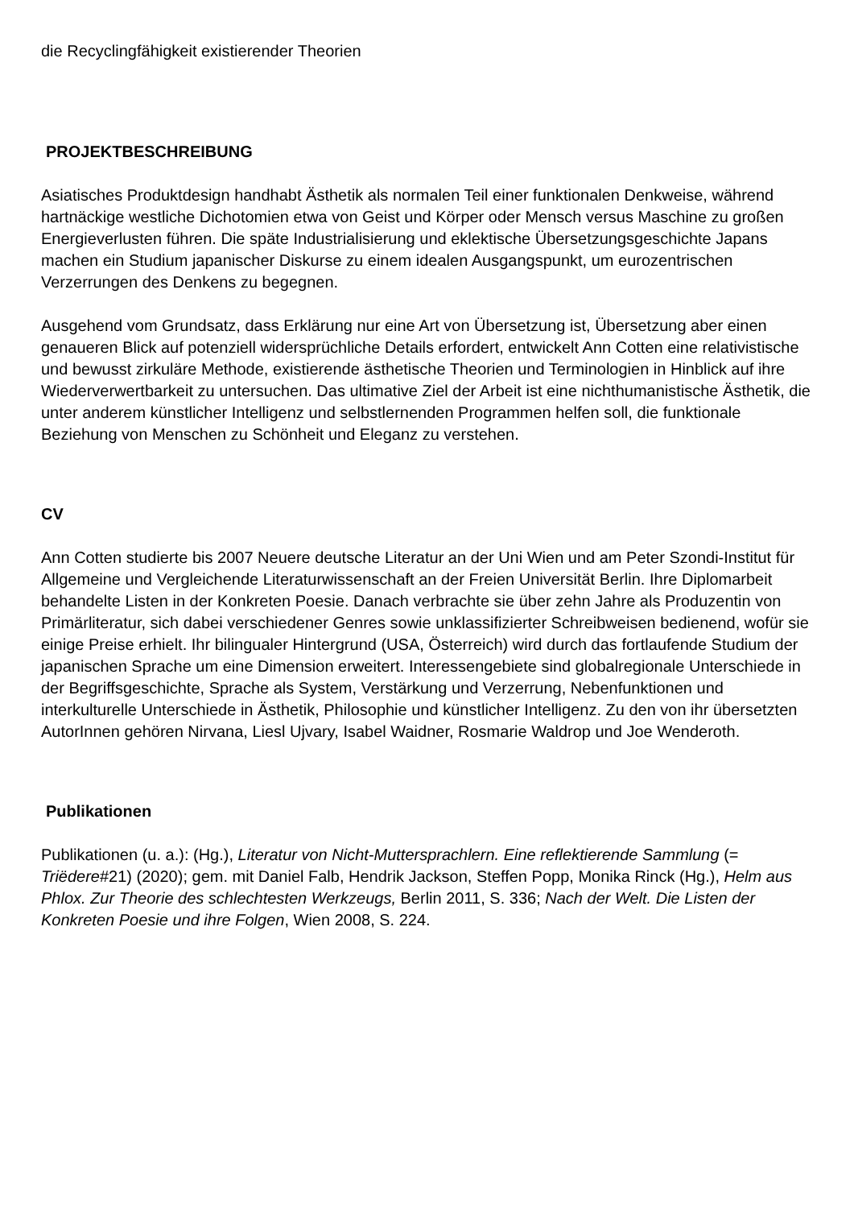die Recyclingfähigkeit existierender Theorien
PROJEKTBESCHREIBUNG
Asiatisches Produktdesign handhabt Ästhetik als normalen Teil einer funktionalen Denkweise, während hartnäckige westliche Dichotomien etwa von Geist und Körper oder Mensch versus Maschine zu großen Energieverlusten führen. Die späte Industrialisierung und eklektische Übersetzungsgeschichte Japans machen ein Studium japanischer Diskurse zu einem idealen Ausgangspunkt, um eurozentrischen Verzerrungen des Denkens zu begegnen.
Ausgehend vom Grundsatz, dass Erklärung nur eine Art von Übersetzung ist, Übersetzung aber einen genaueren Blick auf potenziell widersprüchliche Details erfordert, entwickelt Ann Cotten eine relativistische und bewusst zirkuläre Methode, existierende ästhetische Theorien und Terminologien in Hinblick auf ihre Wiederverwertbarkeit zu untersuchen. Das ultimative Ziel der Arbeit ist eine nichthumanistische Ästhetik, die unter anderem künstlicher Intelligenz und selbstlernenden Programmen helfen soll, die funktionale Beziehung von Menschen zu Schönheit und Eleganz zu verstehen.
CV
Ann Cotten studierte bis 2007 Neuere deutsche Literatur an der Uni Wien und am Peter Szondi-Institut für Allgemeine und Vergleichende Literaturwissenschaft an der Freien Universität Berlin. Ihre Diplomarbeit behandelte Listen in der Konkreten Poesie. Danach verbrachte sie über zehn Jahre als Produzentin von Primärliteratur, sich dabei verschiedener Genres sowie unklassifizierter Schreibweisen bedienend, wofür sie einige Preise erhielt. Ihr bilingualer Hintergrund (USA, Österreich) wird durch das fortlaufende Studium der japanischen Sprache um eine Dimension erweitert. Interessengebiete sind globalregionale Unterschiede in der Begriffsgeschichte, Sprache als System, Verstärkung und Verzerrung, Nebenfunktionen und interkulturelle Unterschiede in Ästhetik, Philosophie und künstlicher Intelligenz. Zu den von ihr übersetzten AutorInnen gehören Nirvana, Liesl Ujvary, Isabel Waidner, Rosmarie Waldrop und Joe Wenderoth.
Publikationen
Publikationen (u. a.): (Hg.), Literatur von Nicht-Muttersprachlern. Eine reflektierende Sammlung (= Triëdere#21) (2020); gem. mit Daniel Falb, Hendrik Jackson, Steffen Popp, Monika Rinck (Hg.), Helm aus Phlox. Zur Theorie des schlechtesten Werkzeugs, Berlin 2011, S. 336; Nach der Welt. Die Listen der Konkreten Poesie und ihre Folgen, Wien 2008, S. 224.